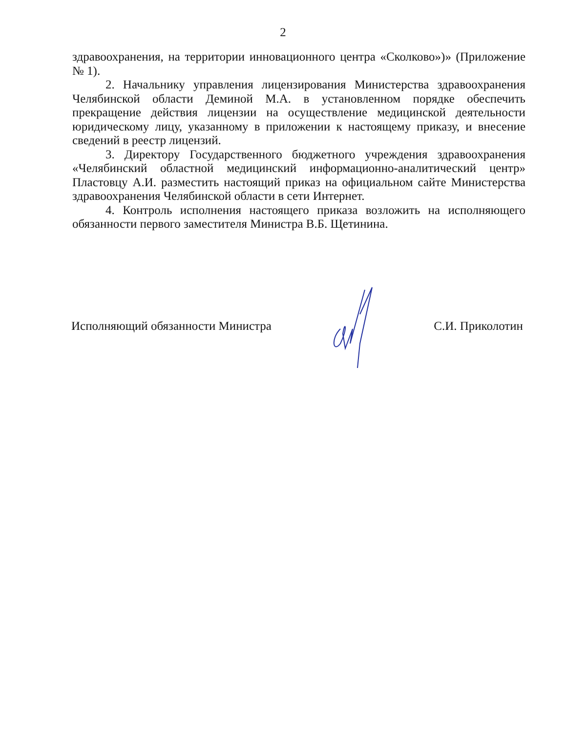2
здравоохранения, на территории инновационного центра «Сколково»)» (Приложение № 1).
2. Начальнику управления лицензирования Министерства здравоохранения Челябинской области Деминой М.А. в установленном порядке обеспечить прекращение действия лицензии на осуществление медицинской деятельности юридическому лицу, указанному в приложении к настоящему приказу, и внесение сведений в реестр лицензий.
3. Директору Государственного бюджетного учреждения здравоохранения «Челябинский областной медицинский информационно-аналитический центр» Пластовцу А.И. разместить настоящий приказ на официальном сайте Министерства здравоохранения Челябинской области в сети Интернет.
4. Контроль исполнения настоящего приказа возложить на исполняющего обязанности первого заместителя Министра В.Б. Щетинина.
Исполняющий обязанности Министра С.И. Приколотин